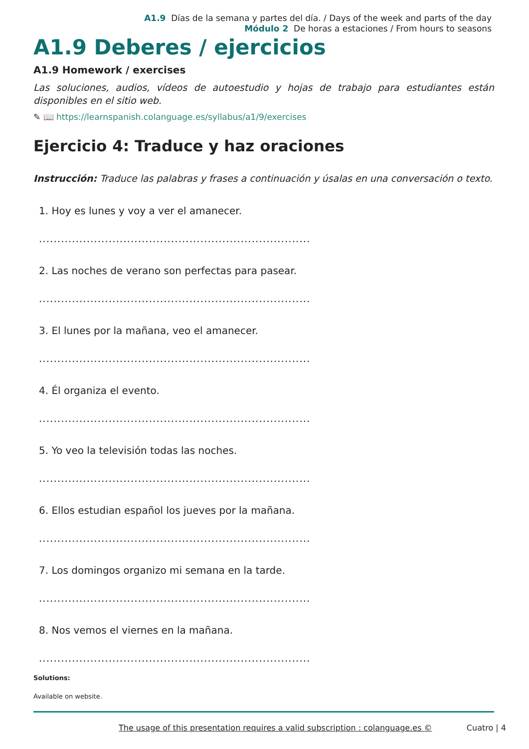A1.9 Días de la semana y partes del día. / Days of the week and parts of the day
Módulo 2 De horas a estaciones / From hours to seasons
A1.9 Deberes / ejercicios
A1.9 Homework / exercises
Las soluciones, audios, vídeos de autoestudio y hojas de trabajo para estudiantes están disponibles en el sitio web.
✎ 📖 https://learnspanish.colanguage.es/syllabus/a1/9/exercises
Ejercicio 4: Traduce y haz oraciones
Instrucción: Traduce las palabras y frases a continuación y úsalas en una conversación o texto.
1. Hoy es lunes y voy a ver el amanecer.
..........................................................................
2. Las noches de verano son perfectas para pasear.
..........................................................................
3. El lunes por la mañana, veo el amanecer.
..........................................................................
4. Él organiza el evento.
..........................................................................
5. Yo veo la televisión todas las noches.
..........................................................................
6. Ellos estudian español los jueves por la mañana.
..........................................................................
7. Los domingos organizo mi semana en la tarde.
..........................................................................
8. Nos vemos el viernes en la mañana.
..........................................................................
Solutions:
Available on website.
The usage of this presentation requires a valid subscription : colanguage.es © Cuatro | 4